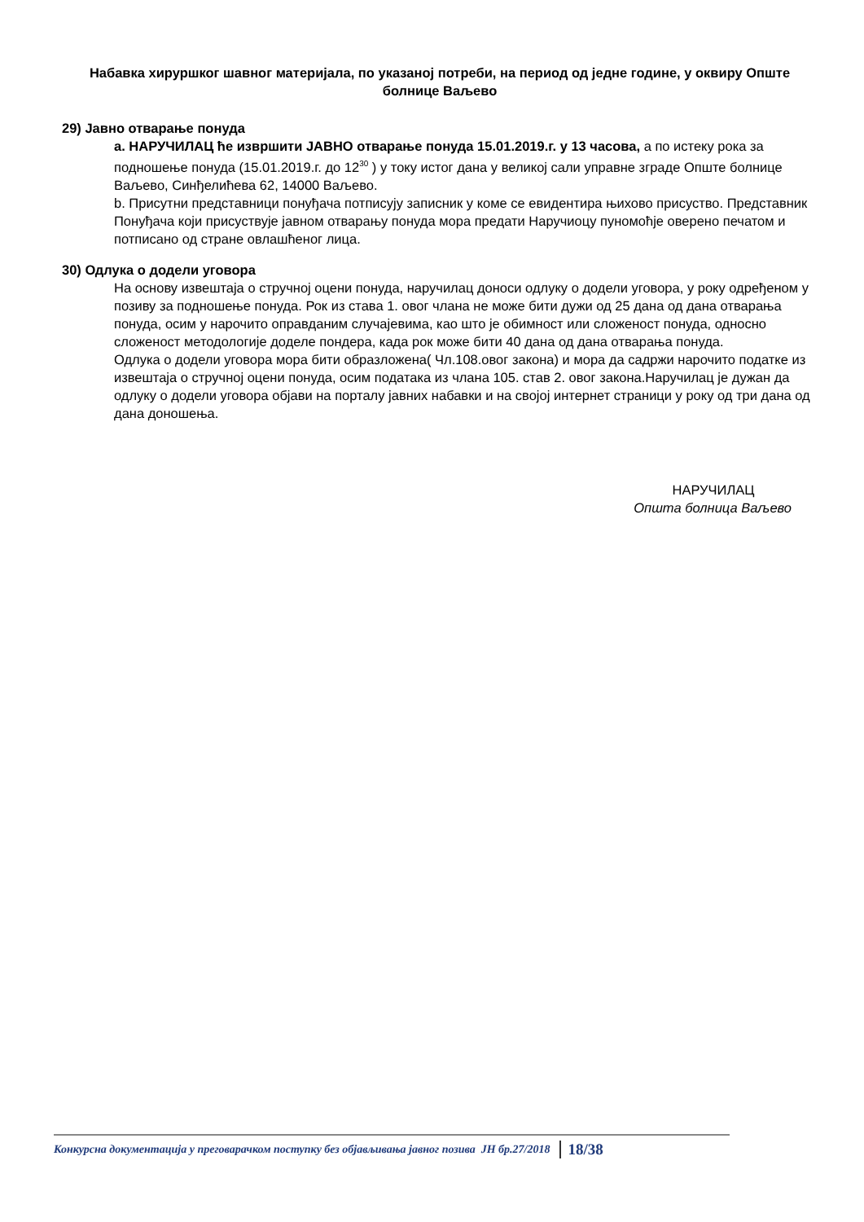Набавка хируршког шавног материјала, по указаној потреби, на период од једне године, у оквиру Опште болнице Ваљево
29) Јавно отварање понуда
a. НАРУЧИЛАЦ ће извршити ЈАВНО отварање понуда 15.01.2019.г. у 13 часова, а по истеку рока за подношење понуда (15.01.2019.г. до 12<sup>30</sup> ) у току истог дана у великој сали управне зграде Опште болнице Ваљево, Синђелићева 62, 14000 Ваљево.
b. Присутни представници понуђача потписују записник у коме се евидентира њихово присуство. Представник Понуђача који присуствује јавном отварању понуда мора предати Наручиоцу пуномоћје оверено печатом и потписано од стране овлашћеног лица.
30) Одлука о додели уговора
На основу извештаја о стручној оцени понуда, наручилац доноси одлуку о додели уговора, у року одређеном у позиву за подношење понуда. Рок из става 1. овог члана не може бити дужи од 25 дана од дана отварања понуда, осим у нарочито оправданим случајевима, као што је обимност или сложеност понуда, односно сложеност методологије доделе пондера, када рок може бити 40 дана од дана отварања понуда.
Одлука о додели уговора мора бити образложена( Чл.108.овог закона) и мора да садржи нарочито податке из извештаја о стручној оцени понуда, осим података из члана 105. став 2. овог закона.Наручилац је дужан да одлуку о додели уговора објави на порталу јавних набавки и на својој интернет страници у року од три дана од дана доношења.
НАРУЧИЛАЦ
Општа болница Ваљево
Конкурсна документација у преговарачком поступку без објављивања јавног позива ЈН бр.27/2018 18/38